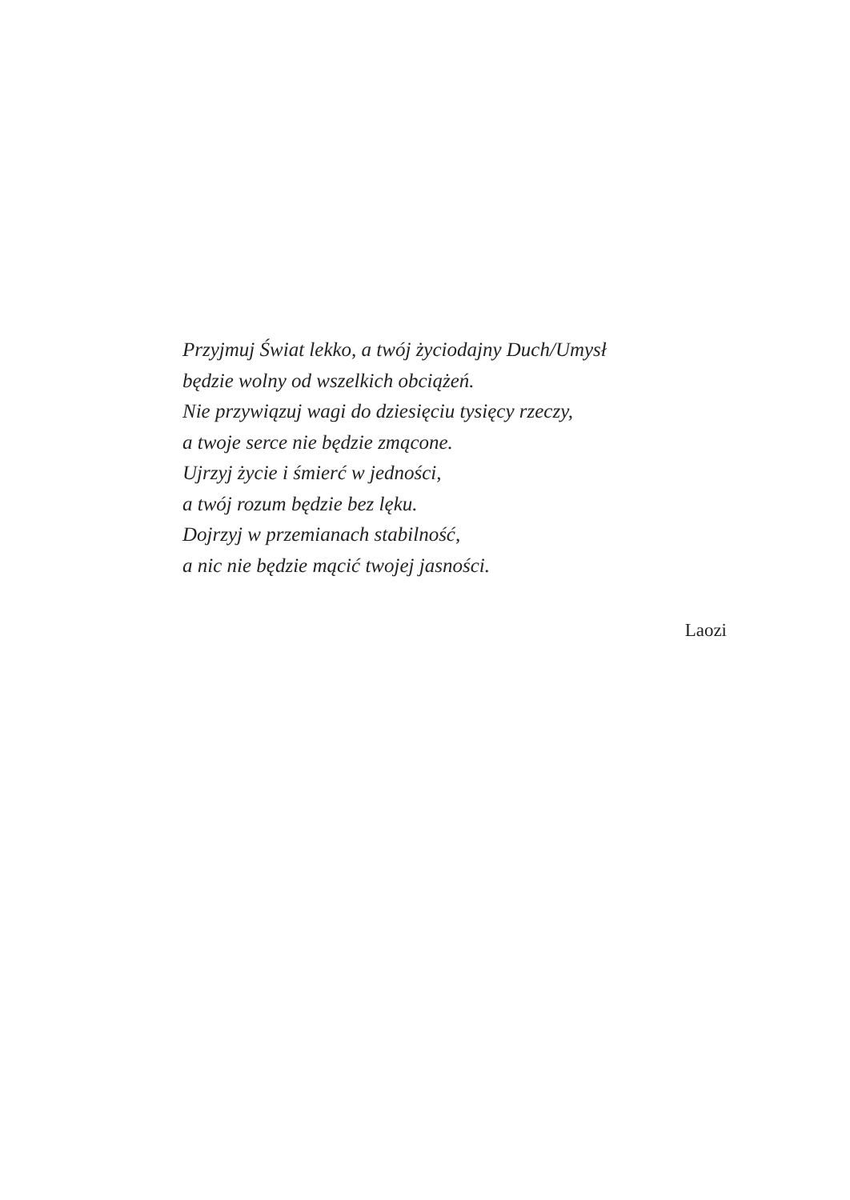Przyjmuj Świat lekko, a twój życiodajny Duch/Umysł
będzie wolny od wszelkich obciążeń.
Nie przywiązuj wagi do dziesięciu tysięcy rzeczy,
a twoje serce nie będzie zmącone.
Ujrzyj życie i śmierć w jedności,
a twój rozum będzie bez lęku.
Dojrzyj w przemianach stabilność,
a nic nie będzie mącić twojej jasności.
Laozi